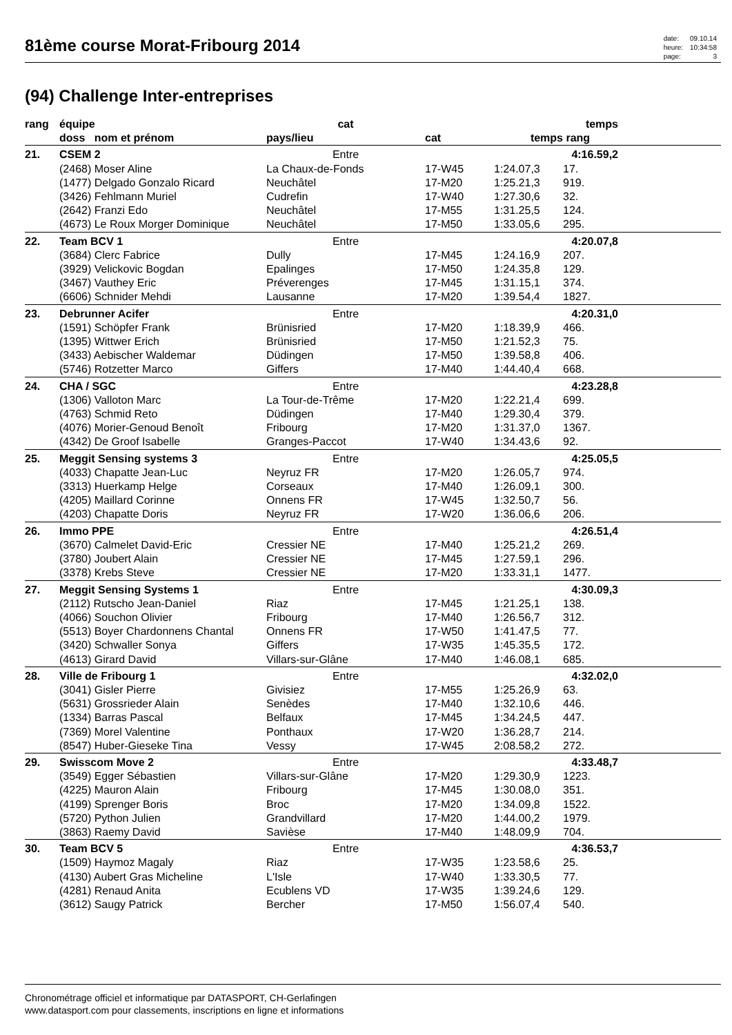81ème course Morat-Fribourg 2014
| date: | 09.10.14 |
| heure: | 10:34:58 |
| page: | 3 |
(94) Challenge Inter-entreprises
| rang | équipe | cat | | | temps | |
| --- | --- | --- | --- | --- | --- | --- |
| | doss nom et prénom | pays/lieu | cat | temps | rang | |
| 21. | CSEM 2 | Entre | | | 4:16.59,2 | |
| | (2468) Moser Aline | La Chaux-de-Fonds | 17-W45 | 1:24.07,3 | 17. | |
| | (1477) Delgado Gonzalo Ricard | Neuchâtel | 17-M20 | 1:25.21,3 | 919. | |
| | (3426) Fehlmann Muriel | Cudrefin | 17-W40 | 1:27.30,6 | 32. | |
| | (2642) Franzi Edo | Neuchâtel | 17-M55 | 1:31.25,5 | 124. | |
| | (4673) Le Roux Morger Dominique | Neuchâtel | 17-M50 | 1:33.05,6 | 295. | |
| 22. | Team BCV 1 | Entre | | | 4:20.07,8 | |
| | (3684) Clerc Fabrice | Dully | 17-M45 | 1:24.16,9 | 207. | |
| | (3929) Velickovic Bogdan | Epalinges | 17-M50 | 1:24.35,8 | 129. | |
| | (3467) Vauthey Eric | Préverenges | 17-M45 | 1:31.15,1 | 374. | |
| | (6606) Schnider Mehdi | Lausanne | 17-M20 | 1:39.54,4 | 1827. | |
| 23. | Debrunner Acifer | Entre | | | 4:20.31,0 | |
| | (1591) Schöpfer Frank | Brünisried | 17-M20 | 1:18.39,9 | 466. | |
| | (1395) Wittwer Erich | Brünisried | 17-M50 | 1:21.52,3 | 75. | |
| | (3433) Aebischer Waldemar | Düdingen | 17-M50 | 1:39.58,8 | 406. | |
| | (5746) Rotzetter Marco | Giffers | 17-M40 | 1:44.40,4 | 668. | |
| 24. | CHA / SGC | Entre | | | 4:23.28,8 | |
| | (1306) Valloton Marc | La Tour-de-Trême | 17-M20 | 1:22.21,4 | 699. | |
| | (4763) Schmid Reto | Düdingen | 17-M40 | 1:29.30,4 | 379. | |
| | (4076) Morier-Genoud Benoît | Fribourg | 17-M20 | 1:31.37,0 | 1367. | |
| | (4342) De Groof Isabelle | Granges-Paccot | 17-W40 | 1:34.43,6 | 92. | |
| 25. | Meggit Sensing systems 3 | Entre | | | 4:25.05,5 | |
| | (4033) Chapatte Jean-Luc | Neyruz FR | 17-M20 | 1:26.05,7 | 974. | |
| | (3313) Huerkamp Helge | Corseaux | 17-M40 | 1:26.09,1 | 300. | |
| | (4205) Maillard Corinne | Onnens FR | 17-W45 | 1:32.50,7 | 56. | |
| | (4203) Chapatte Doris | Neyruz FR | 17-W20 | 1:36.06,6 | 206. | |
| 26. | Immo PPE | Entre | | | 4:26.51,4 | |
| | (3670) Calmelet David-Eric | Cressier NE | 17-M40 | 1:25.21,2 | 269. | |
| | (3780) Joubert Alain | Cressier NE | 17-M45 | 1:27.59,1 | 296. | |
| | (3378) Krebs Steve | Cressier NE | 17-M20 | 1:33.31,1 | 1477. | |
| 27. | Meggit Sensing Systems 1 | Entre | | | 4:30.09,3 | |
| | (2112) Rutscho Jean-Daniel | Riaz | 17-M45 | 1:21.25,1 | 138. | |
| | (4066) Souchon Olivier | Fribourg | 17-M40 | 1:26.56,7 | 312. | |
| | (5513) Boyer Chardonnens Chantal | Onnens FR | 17-W50 | 1:41.47,5 | 77. | |
| | (3420) Schwaller Sonya | Giffers | 17-W35 | 1:45.35,5 | 172. | |
| | (4613) Girard David | Villars-sur-Glâne | 17-M40 | 1:46.08,1 | 685. | |
| 28. | Ville de Fribourg 1 | Entre | | | 4:32.02,0 | |
| | (3041) Gisler Pierre | Givisiez | 17-M55 | 1:25.26,9 | 63. | |
| | (5631) Grossrieder Alain | Senèdes | 17-M40 | 1:32.10,6 | 446. | |
| | (1334) Barras Pascal | Belfaux | 17-M45 | 1:34.24,5 | 447. | |
| | (7369) Morel Valentine | Ponthaux | 17-W20 | 1:36.28,7 | 214. | |
| | (8547) Huber-Gieseke Tina | Vessy | 17-W45 | 2:08.58,2 | 272. | |
| 29. | Swisscom Move 2 | Entre | | | 4:33.48,7 | |
| | (3549) Egger Sébastien | Villars-sur-Glâne | 17-M20 | 1:29.30,9 | 1223. | |
| | (4225) Mauron Alain | Fribourg | 17-M45 | 1:30.08,0 | 351. | |
| | (4199) Sprenger Boris | Broc | 17-M20 | 1:34.09,8 | 1522. | |
| | (5720) Python Julien | Grandvillard | 17-M20 | 1:44.00,2 | 1979. | |
| | (3863) Raemy David | Savièse | 17-M40 | 1:48.09,9 | 704. | |
| 30. | Team BCV 5 | Entre | | | 4:36.53,7 | |
| | (1509) Haymoz Magaly | Riaz | 17-W35 | 1:23.58,6 | 25. | |
| | (4130) Aubert Gras Micheline | L'Isle | 17-W40 | 1:33.30,5 | 77. | |
| | (4281) Renaud Anita | Ecublens VD | 17-W35 | 1:39.24,6 | 129. | |
| | (3612) Saugy Patrick | Bercher | 17-M50 | 1:56.07,4 | 540. | |
Chronométrage officiel et informatique par DATASPORT, CH-Gerlafingen
www.datasport.com pour classements, inscriptions en ligne et informations